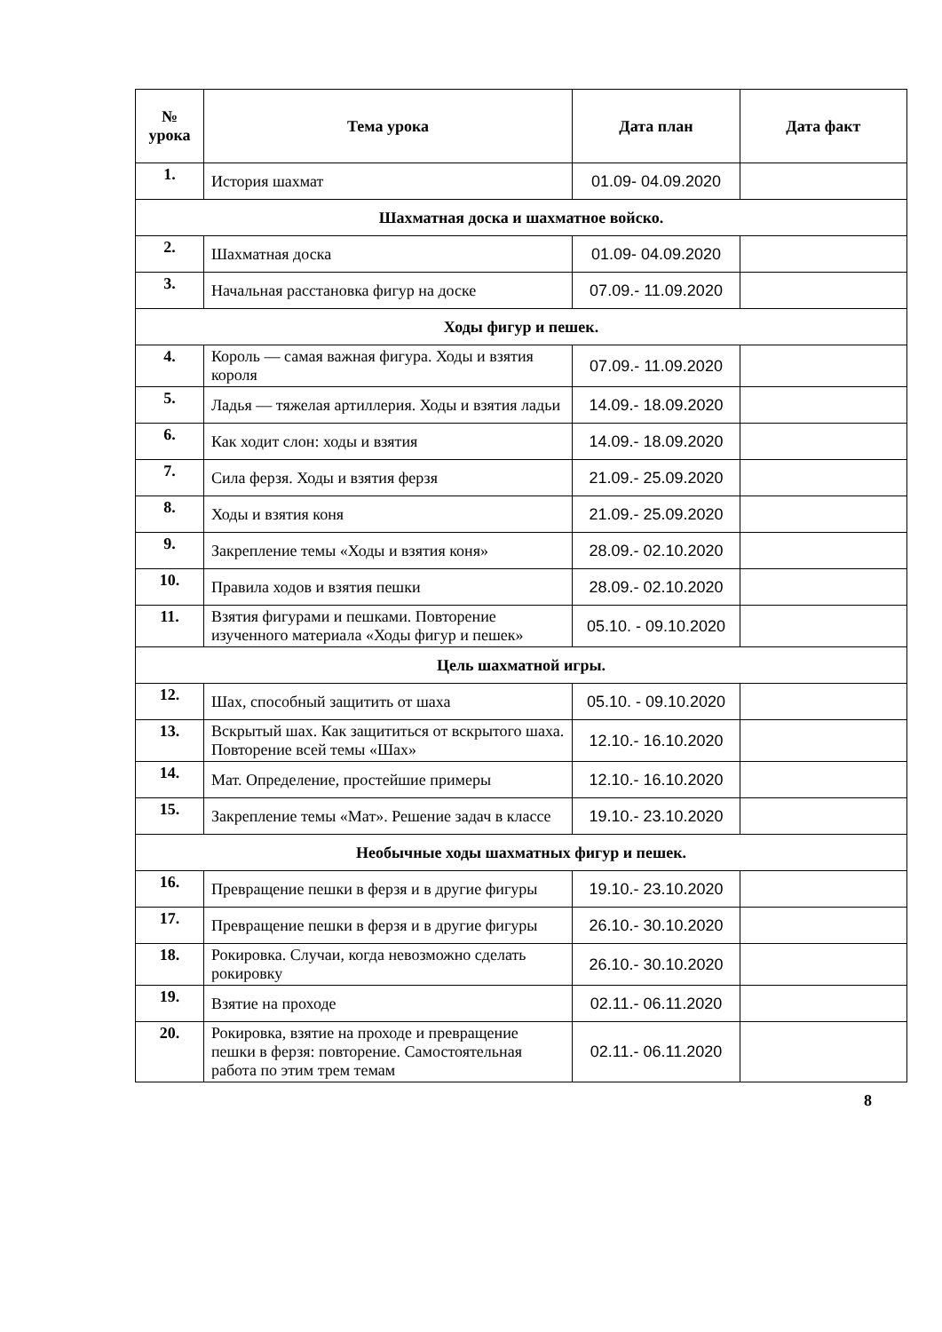| № урока | Тема урока | Дата план | Дата факт |
| --- | --- | --- | --- |
| 1. | История шахмат | 01.09- 04.09.2020 | |
| Шахматная доска и шахматное войско. | | | |
| 2. | Шахматная доска | 01.09- 04.09.2020 | |
| 3. | Начальная расстановка фигур на доске | 07.09.- 11.09.2020 | |
| Ходы фигур и пешек. | | | |
| 4. | Король — самая важная фигура. Ходы и взятия короля | 07.09.- 11.09.2020 | |
| 5. | Ладья — тяжелая артиллерия. Ходы и взятия ладьи | 14.09.- 18.09.2020 | |
| 6. | Как ходит слон: ходы и взятия | 14.09.- 18.09.2020 | |
| 7. | Сила ферзя. Ходы и взятия ферзя | 21.09.- 25.09.2020 | |
| 8. | Ходы и взятия коня | 21.09.- 25.09.2020 | |
| 9. | Закрепление темы «Ходы и взятия коня» | 28.09.- 02.10.2020 | |
| 10. | Правила ходов и взятия пешки | 28.09.- 02.10.2020 | |
| 11. | Взятия фигурами и пешками. Повторение изученного материала «Ходы фигур и пешек» | 05.10. - 09.10.2020 | |
| Цель шахматной игры. | | | |
| 12. | Шах, способный защитить от шаха | 05.10. - 09.10.2020 | |
| 13. | Вскрытый шах. Как защититься от вскрытого шаха. Повторение всей темы «Шах» | 12.10.- 16.10.2020 | |
| 14. | Мат. Определение, простейшие примеры | 12.10.- 16.10.2020 | |
| 15. | Закрепление темы «Мат». Решение задач в классе | 19.10.- 23.10.2020 | |
| Необычные ходы шахматных фигур и пешек. | | | |
| 16. | Превращение пешки в ферзя и в другие фигуры | 19.10.- 23.10.2020 | |
| 17. | Превращение пешки в ферзя и в другие фигуры | 26.10.- 30.10.2020 | |
| 18. | Рокировка. Случаи, когда невозможно сделать рокировку | 26.10.- 30.10.2020 | |
| 19. | Взятие на проходе | 02.11.- 06.11.2020 | |
| 20. | Рокировка, взятие на проходе и превращение пешки в ферзя: повторение. Самостоятельная работа по этим трем темам | 02.11.- 06.11.2020 | |
8